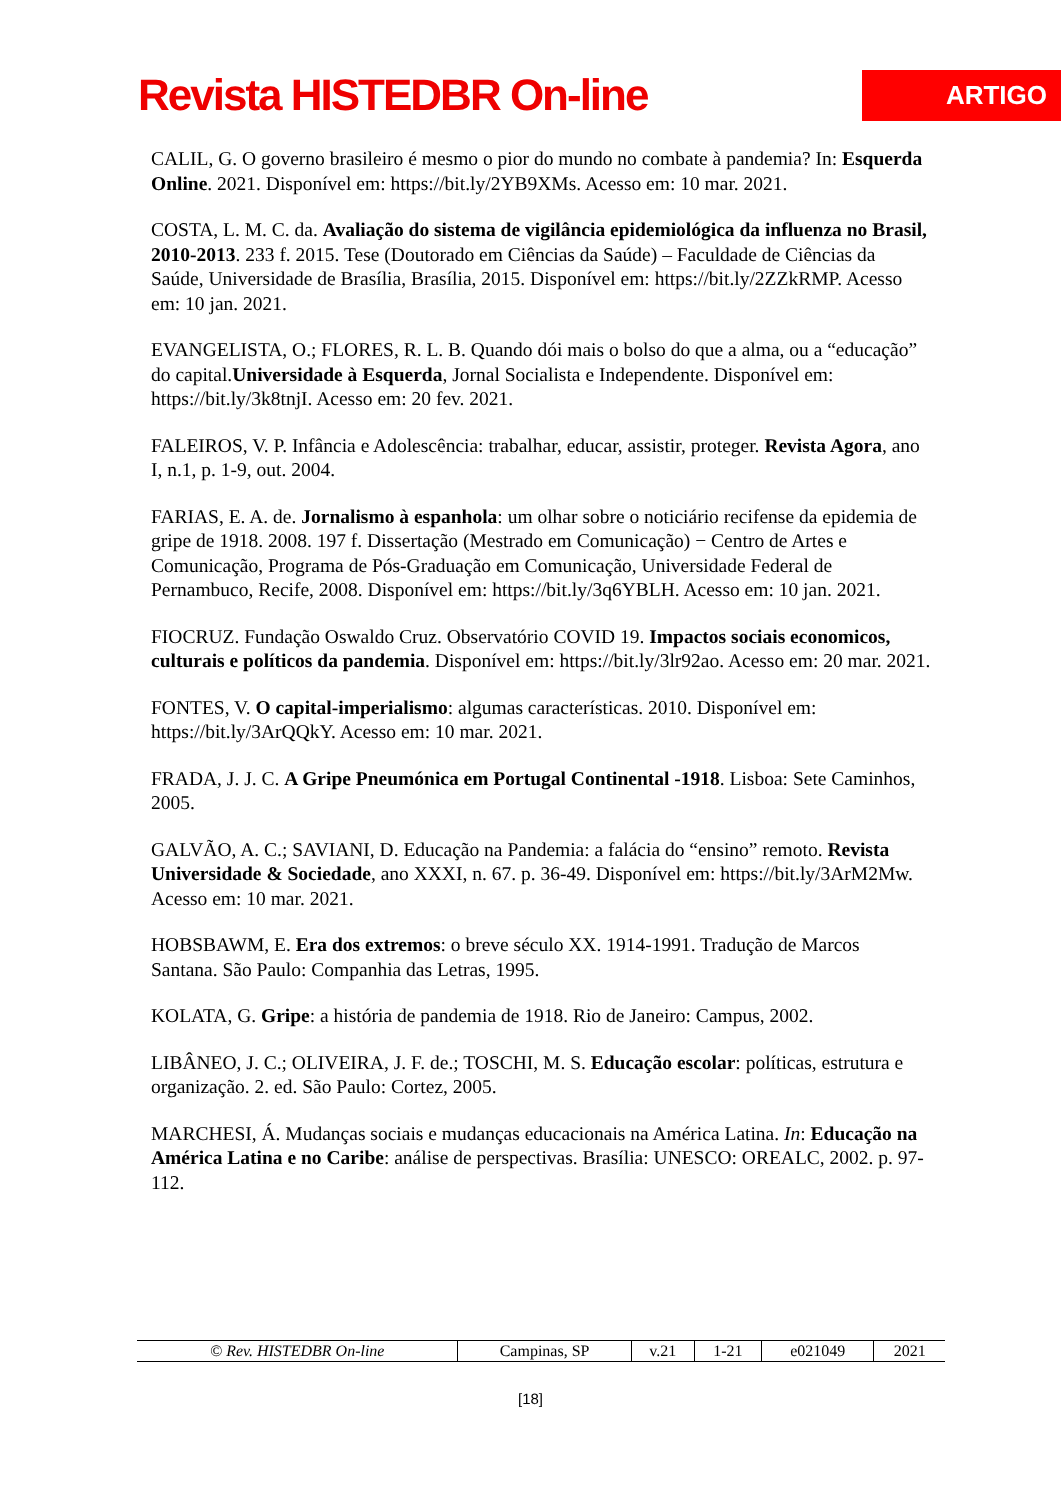Revista HISTEDBR On-line
ARTIGO
CALIL, G. O governo brasileiro é mesmo o pior do mundo no combate à pandemia? In: Esquerda Online. 2021. Disponível em: https://bit.ly/2YB9XMs. Acesso em: 10 mar. 2021.
COSTA, L. M. C. da. Avaliação do sistema de vigilância epidemiológica da influenza no Brasil, 2010-2013. 233 f. 2015. Tese (Doutorado em Ciências da Saúde) – Faculdade de Ciências da Saúde, Universidade de Brasília, Brasília, 2015. Disponível em: https://bit.ly/2ZZkRMP. Acesso em: 10 jan. 2021.
EVANGELISTA, O.; FLORES, R. L. B. Quando dói mais o bolso do que a alma, ou a “educação” do capital.Universidade à Esquerda, Jornal Socialista e Independente. Disponível em: https://bit.ly/3k8tnjI. Acesso em: 20 fev. 2021.
FALEIROS, V. P. Infância e Adolescência: trabalhar, educar, assistir, proteger. Revista Agora, ano I, n.1, p. 1-9, out. 2004.
FARIAS, E. A. de. Jornalismo à espanhola: um olhar sobre o noticiário recifense da epidemia de gripe de 1918. 2008. 197 f. Dissertação (Mestrado em Comunicação) − Centro de Artes e Comunicação, Programa de Pós-Graduação em Comunicação, Universidade Federal de Pernambuco, Recife, 2008. Disponível em: https://bit.ly/3q6YBLH. Acesso em: 10 jan. 2021.
FIOCRUZ. Fundação Oswaldo Cruz. Observatório COVID 19. Impactos sociais economicos, culturais e políticos da pandemia. Disponível em: https://bit.ly/3lr92ao. Acesso em: 20 mar. 2021.
FONTES, V. O capital-imperialismo: algumas características. 2010. Disponível em: https://bit.ly/3ArQQkY. Acesso em: 10 mar. 2021.
FRADA, J. J. C. A Gripe Pneumónica em Portugal Continental -1918. Lisboa: Sete Caminhos, 2005.
GALVÃO, A. C.; SAVIANI, D. Educação na Pandemia: a falácia do “ensino” remoto. Revista Universidade & Sociedade, ano XXXI, n. 67. p. 36-49. Disponível em: https://bit.ly/3ArM2Mw. Acesso em: 10 mar. 2021.
HOBSBAWM, E. Era dos extremos: o breve século XX. 1914-1991. Tradução de Marcos Santana. São Paulo: Companhia das Letras, 1995.
KOLATA, G. Gripe: a história de pandemia de 1918. Rio de Janeiro: Campus, 2002.
LIBÂNEO, J. C.; OLIVEIRA, J. F. de.; TOSCHI, M. S. Educação escolar: políticas, estrutura e organização. 2. ed. São Paulo: Cortez, 2005.
MARCHESI, Á. Mudanças sociais e mudanças educacionais na América Latina. In: Educação na América Latina e no Caribe: análise de perspectivas. Brasília: UNESCO: OREALC, 2002. p. 97-112.
| © Rev. HISTEDBR On-line | Campinas, SP | v.21 | 1-21 | e021049 | 2021 |
[18]